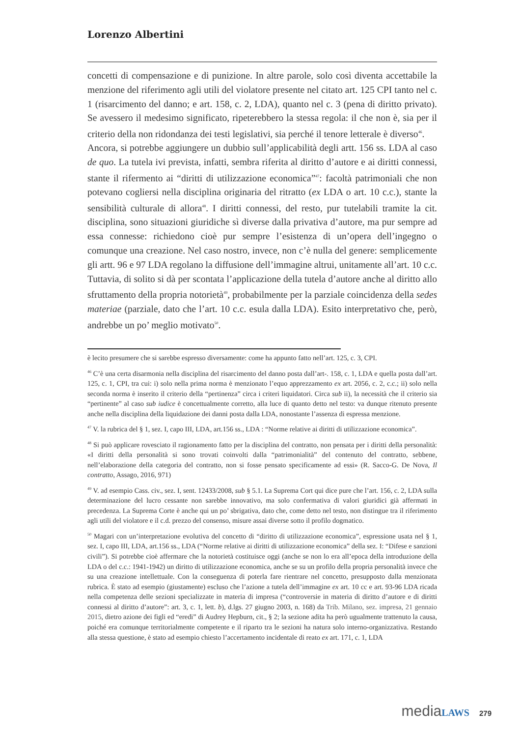Lorenzo Albertini
concetti di compensazione e di punizione. In altre parole, solo così diventa accettabile la menzione del riferimento agli utili del violatore presente nel citato art. 125 CPI tanto nel c. 1 (risarcimento del danno; e art. 158, c. 2, LDA), quanto nel c. 3 (pena di diritto privato). Se avessero il medesimo significato, ripeterebbero la stessa regola: il che non è, sia per il criterio della non ridondanza dei testi legislativi, sia perché il tenore letterale è diverso<sup>46</sup>.
Ancora, si potrebbe aggiungere un dubbio sull’applicabilità degli artt. 156 ss. LDA al caso de quo. La tutela ivi prevista, infatti, sembra riferita al diritto d’autore e ai diritti connessi, stante il rifermento ai “diritti di utilizzazione economica”<sup>47</sup>: facoltà patrimoniali che non potevano cogliersi nella disciplina originaria del ritratto (ex LDA o art. 10 c.c.), stante la sensibilità culturale di allora<sup>48</sup>. I diritti connessi, del resto, pur tutelabili tramite la cit. disciplina, sono situazioni giuridiche sì diverse dalla privativa d’autore, ma pur sempre ad essa connesse: richiedono cioè pur sempre l’esistenza di un’opera dell’ingegno o comunque una creazione. Nel caso nostro, invece, non c’è nulla del genere: semplicemente gli artt. 96 e 97 LDA regolano la diffusione dell’immagine altrui, unitamente all’art. 10 c.c. Tuttavia, di solito si dà per scontata l’applicazione della tutela d’autore anche al diritto allo sfruttamento della propria notorietà<sup>49</sup>, probabilmente per la parziale coincidenza della sedes materiae (parziale, dato che l’art. 10 c.c. esula dalla LDA). Esito interpretativo che, però, andrebbe un po’ meglio motivato<sup>50</sup>.
è lecito presumere che si sarebbe espresso diversamente: come ha appunto fatto nell’art. 125, c. 3, CPI.
<sup>46</sup> C’è una certa disarmonia nella disciplina del risarcimento del danno posta dall’art-. 158, c. 1, LDA e quella posta dall’art. 125, c. 1, CPI, tra cui: i) solo nella prima norma è menzionato l’equo apprezzamento ex art. 2056, c. 2, c.c.; ii) solo nella seconda norma è inserito il criterio della “pertinenza” circa i criteri liquidatori. Circa sub ii), la necessità che il criterio sia “pertinente” al caso sub iudice è concettualmente corretto, alla luce di quanto detto nel testo: va dunque ritenuto presente anche nella disciplina della liquidazione dei danni posta dalla LDA, nonostante l’assenza di espressa menzione.
<sup>47</sup> V. la rubrica del § 1, sez. I, capo III, LDA, art.156 ss., LDA : “Norme relative ai diritti di utilizzazione economica”.
<sup>48</sup> Si può applicare rovesciato il ragionamento fatto per la disciplina del contratto, non pensata per i diritti della personalità: «I diritti della personalità si sono trovati coinvolti dalla “patrimonialità” del contenuto del contratto, sebbene, nell’elaborazione della categoria del contratto, non si fosse pensato specificamente ad essi» (R. Sacco-G. De Nova, Il contratto, Assago, 2016, 971)
<sup>49</sup> V. ad esempio Cass. civ., sez. I, sent. 12433/2008, sub § 5.1. La Suprema Cort qui dice pure che l’art. 156, c. 2, LDA sulla determinazione del lucro cessante non sarebbe innovativo, ma solo confermativa di valori giuridici già affermati in precedenza. La Suprema Corte è anche qui un po’ sbrigativa, dato che, come detto nel testo, non distingue tra il riferimento agli utili del violatore e il c.d. prezzo del consenso, misure assai diverse sotto il profilo dogmatico.
<sup>50</sup> Magari con un’interpretazione evolutiva del concetto di “diritto di utilizzazione economica”, espressione usata nel § 1, sez. I, capo III, LDA, art.156 ss., LDA (“Norme relative ai diritti di utilizzazione economica” della sez. I: “Difese e sanzioni civili”). Si potrebbe cioè affermare che la notorietà costituisce oggi (anche se non lo era all’epoca della introduzione della LDA o del c.c.: 1941-1942) un diritto di utilizzazione economica, anche se su un profilo della propria personalità invece che su una creazione intellettuale. Con la conseguenza di poterla fare rientrare nel concetto, presupposto dalla menzionata rubrica. È stato ad esempio (giustamente) escluso che l’azione a tutela dell’immagine ex art. 10 cc e art. 93-96 LDA ricada nella competenza delle sezioni specializzate in materia di impresa (“controversie in materia di diritto d’autore e di diritti connessi al diritto d’autore”: art. 3, c. 1, lett. b), d.lgs. 27 giugno 2003, n. 168) da Trib. Milano, sez. impresa, 21 gennaio 2015, dietro azione dei figli ed “eredi” di Audrey Hepburn, cit., § 2; la sezione adita ha però ugualmente trattenuto la causa, poiché era comunque territorialmente competente e il riparto tra le sezioni ha natura solo interno-organizzativa. Restando alla stessa questione, è stato ad esempio chiesto l’accertamento incidentale di reato ex art. 171, c. 1, LDA
media LAWS 279